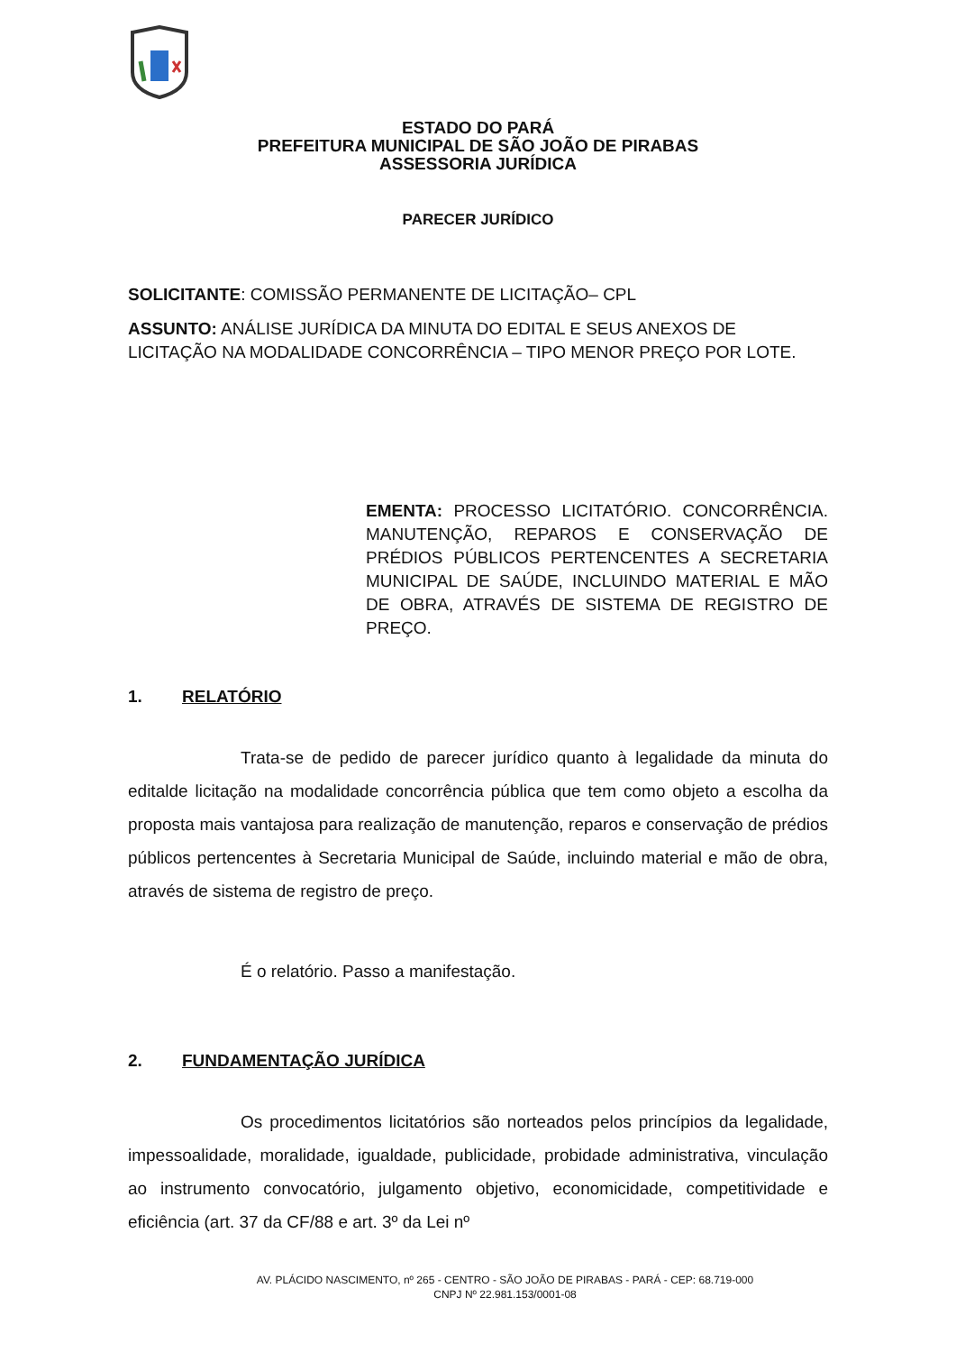ESTADO DO PARÁ
PREFEITURA MUNICIPAL DE SÃO JOÃO DE PIRABAS
ASSESSORIA JURÍDICA
PARECER JURÍDICO
SOLICITANTE: COMISSÃO PERMANENTE DE LICITAÇÃO– CPL
ASSUNTO: ANÁLISE JURÍDICA DA MINUTA DO EDITAL E SEUS ANEXOS DE LICITAÇÃO NA MODALIDADE CONCORRÊNCIA – TIPO MENOR PREÇO POR LOTE.
EMENTA: PROCESSO LICITATÓRIO. CONCORRÊNCIA. MANUTENÇÃO, REPAROS E CONSERVAÇÃO DE PRÉDIOS PÚBLICOS PERTENCENTES A SECRETARIA MUNICIPAL DE SAÚDE, INCLUINDO MATERIAL E MÃO DE OBRA, ATRAVÉS DE SISTEMA DE REGISTRO DE PREÇO.
1. RELATÓRIO
Trata-se de pedido de parecer jurídico quanto à legalidade da minuta do editalde licitação na modalidade concorrência pública que tem como objeto a escolha da proposta mais vantajosa para realização de manutenção, reparos e conservação de prédios públicos pertencentes à Secretaria Municipal de Saúde, incluindo material e mão de obra, através de sistema de registro de preço.
É o relatório. Passo a manifestação.
2. FUNDAMENTAÇÃO JURÍDICA
Os procedimentos licitatórios são norteados pelos princípios da legalidade, impessoalidade, moralidade, igualdade, publicidade, probidade administrativa, vinculação ao instrumento convocatório, julgamento objetivo, economicidade, competitividade e eficiência (art. 37 da CF/88 e art. 3º da Lei nº
AV. PLÁCIDO NASCIMENTO, nº 265 - CENTRO - SÃO JOÃO DE PIRABAS - PARÁ - CEP: 68.719-000
CNPJ Nº 22.981.153/0001-08